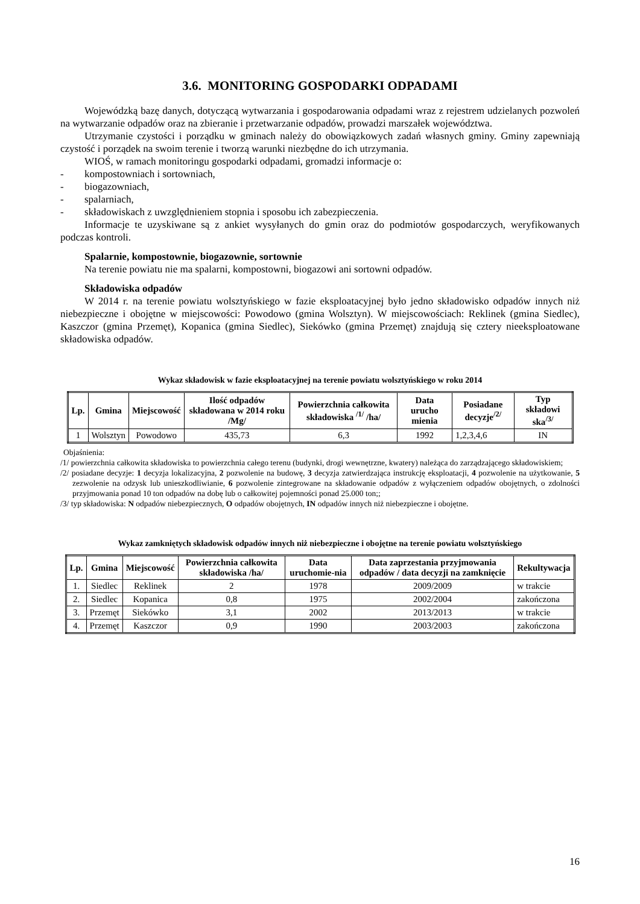3.6. MONITORING GOSPODARKI ODPADAMI
Wojewódzką bazę danych, dotyczącą wytwarzania i gospodarowania odpadami wraz z rejestrem udzielanych pozwoleń na wytwarzanie odpadów oraz na zbieranie i przetwarzanie odpadów, prowadzi marszałek województwa.
Utrzymanie czystości i porządku w gminach należy do obowiązkowych zadań własnych gminy. Gminy zapewniają czystość i porządek na swoim terenie i tworzą warunki niezbędne do ich utrzymania.
WIOŚ, w ramach monitoringu gospodarki odpadami, gromadzi informacje o:
- kompostowniach i sortowniach,
- biogazowniach,
- spalarniach,
- składowiskach z uwzględnieniem stopnia i sposobu ich zabezpieczenia.
Informacje te uzyskiwane są z ankiet wysyłanych do gmin oraz do podmiotów gospodarczych, weryfikowanych podczas kontroli.
Spalarnie, kompostownie, biogazownie, sortownie
Na terenie powiatu nie ma spalarni, kompostowni, biogazowi ani sortowni odpadów.
Składowiska odpadów
W 2014 r. na terenie powiatu wolsztyńskiego w fazie eksploatacyjnej było jedno składowisko odpadów innych niż niebezpieczne i obojętne w miejscowości: Powodowo (gmina Wolsztyn). W miejscowościach: Reklinek (gmina Siedlec), Kaszczor (gmina Przemęt), Kopanica (gmina Siedlec), Siekówko (gmina Przemęt) znajdują się cztery nieeksploatowane składowiska odpadów.
Wykaz składowisk w fazie eksploatacyjnej na terenie powiatu wolsztyńskiego w roku 2014
| Lp. | Gmina | Miejscowość | Ilość odpadów składowana w 2014 roku /Mg/ | Powierzchnia całkowita składowiska <sup>/1/</sup> /ha/ | Data urucho mienia | Posiadane decyzje<sup>/2/</sup> | Typ składowi ska<sup>/3/</sup> |
| --- | --- | --- | --- | --- | --- | --- | --- |
| 1 | Wolsztyn | Powodowo | 435,73 | 6,3 | 1992 | 1,2,3,4,6 | IN |
Objaśnienia:
/1/ powierzchnia całkowita składowiska to powierzchnia całego terenu (budynki, drogi wewnętrzne, kwatery) należąca do zarządzającego składowiskiem;
/2/ posiadane decyzje: 1 decyzja lokalizacyjna, 2 pozwolenie na budowę, 3 decyzja zatwierdzająca instrukcję eksploatacji, 4 pozwolenie na użytkowanie, 5 zezwolenie na odzysk lub unieszkodliwianie, 6 pozwolenie zintegrowane na składowanie odpadów z wyłączeniem odpadów obojętnych, o zdolności przyjmowania ponad 10 ton odpadów na dobę lub o całkowitej pojemności ponad 25.000 ton;;
/3/ typ składowiska: N odpadów niebezpiecznych, O odpadów obojętnych, IN odpadów innych niż niebezpieczne i obojętne.
Wykaz zamkniętych składowisk odpadów innych niż niebezpieczne i obojętne na terenie powiatu wolsztyńskiego
| Lp. | Gmina | Miejscowość | Powierzchnia całkowita składowiska /ha/ | Data uruchomie-nia | Data zaprzestania przyjmowania odpadów / data decyzji na zamknięcie | Rekultywacja |
| --- | --- | --- | --- | --- | --- | --- |
| 1. | Siedlec | Reklinek | 2 | 1978 | 2009/2009 | w trakcie |
| 2. | Siedlec | Kopanica | 0,8 | 1975 | 2002/2004 | zakończona |
| 3. | Przemęt | Siekówko | 3,1 | 2002 | 2013/2013 | w trakcie |
| 4. | Przemęt | Kaszczor | 0,9 | 1990 | 2003/2003 | zakończona |
16